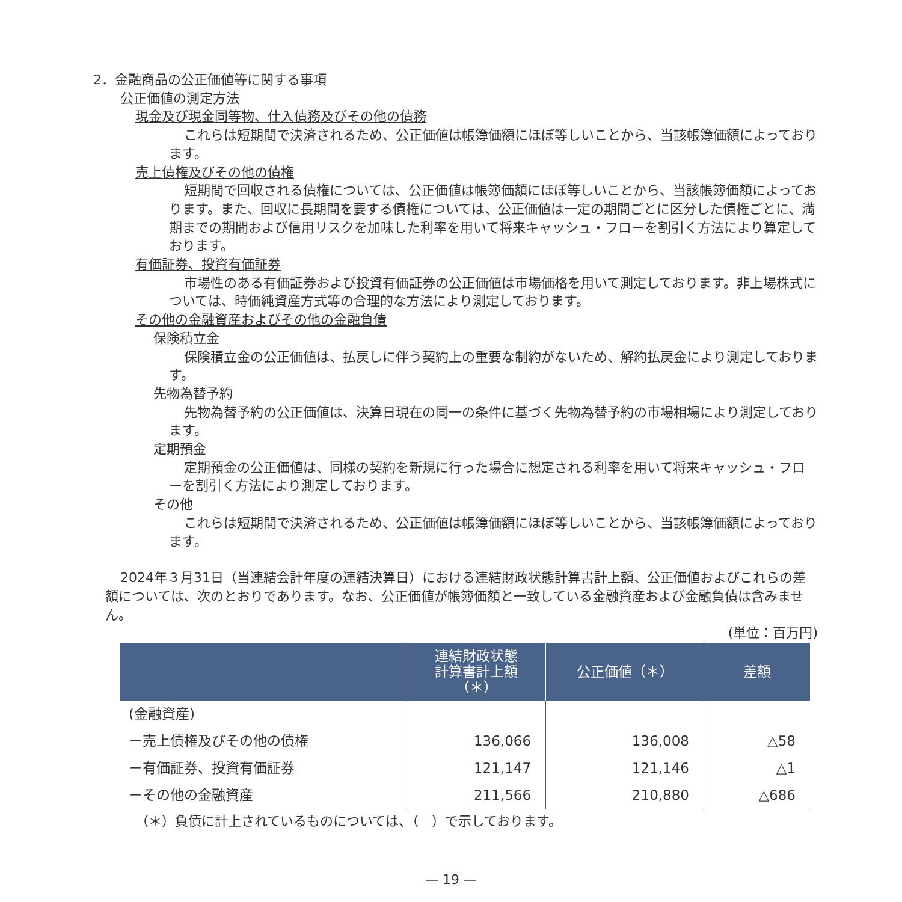2．金融商品の公正価値等に関する事項
公正価値の測定方法
現金及び現金同等物、仕入債務及びその他の債務
これらは短期間で決済されるため、公正価値は帳簿価額にほぼ等しいことから、当該帳簿価額によっております。
売上債権及びその他の債権
短期間で回収される債権については、公正価値は帳簿価額にほぼ等しいことから、当該帳簿価額によっております。また、回収に長期間を要する債権については、公正価値は一定の期間ごとに区分した債権ごとに、満期までの期間および信用リスクを加味した利率を用いて将来キャッシュ・フローを割引く方法により算定しております。
有価証券、投資有価証券
市場性のある有価証券および投資有価証券の公正価値は市場価格を用いて測定しております。非上場株式については、時価純資産方式等の合理的な方法により測定しております。
その他の金融資産およびその他の金融負債
保険積立金
保険積立金の公正価値は、払戻しに伴う契約上の重要な制約がないため、解約払戻金により測定しております。
先物為替予約
先物為替予約の公正価値は、決算日現在の同一の条件に基づく先物為替予約の市場相場により測定しております。
定期預金
定期預金の公正価値は、同様の契約を新規に行った場合に想定される利率を用いて将来キャッシュ・フローを割引く方法により測定しております。
その他
これらは短期間で決済されるため、公正価値は帳簿価額にほぼ等しいことから、当該帳簿価額によっております。
2024年３月31日（当連結会計年度の連結決算日）における連結財政状態計算書計上額、公正価値およびこれらの差額については、次のとおりであります。なお、公正価値が帳簿価額と一致している金融資産および金融負債は含みません。
(単位：百万円)
| | 連結財政状態 計算書計上額 （＊） | 公正価値（＊） | 差額 |
| --- | --- | --- | --- |
| (金融資産) | | | |
| －売上債権及びその他の債権 | 136,066 | 136,008 | △58 |
| －有価証券、投資有価証券 | 121,147 | 121,146 | △1 |
| －その他の金融資産 | 211,566 | 210,880 | △686 |
（＊）負債に計上されているものについては、（　）で示しております。
— 19 —